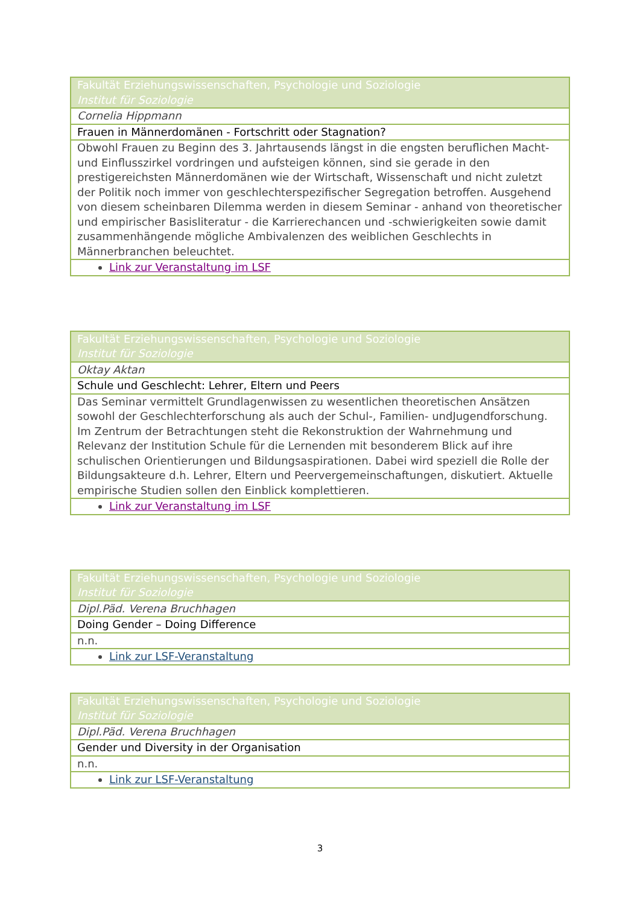| Fakultät Erziehungswissenschaften, Psychologie und Soziologie Institut für Soziologie |
| Cornelia Hippmann |
| Frauen in Männerdomänen - Fortschritt oder Stagnation? |
| Obwohl Frauen zu Beginn des 3. Jahrtausends längst in die engsten beruflichen Macht- und Einflusszirkel vordringen und aufsteigen können, sind sie gerade in den prestigereichsten Männerdomänen wie der Wirtschaft, Wissenschaft und nicht zuletzt der Politik noch immer von geschlechterspezifischer Segregation betroffen. Ausgehend von diesem scheinbaren Dilemma werden in diesem Seminar - anhand von theoretischer und empirischer Basisliteratur - die Karrierechancen und -schwierigkeiten sowie damit zusammenhängende mögliche Ambivalenzen des weiblichen Geschlechts in Männerbranchen beleuchtet. |
| Link zur Veranstaltung im LSF |
| Fakultät Erziehungswissenschaften, Psychologie und Soziologie Institut für Soziologie |
| Oktay Aktan |
| Schule und Geschlecht: Lehrer, Eltern und Peers |
| Das Seminar vermittelt Grundlagenwissen zu wesentlichen theoretischen Ansätzen sowohl der Geschlechterforschung als auch der Schul-, Familien- undJugendforschung. Im Zentrum der Betrachtungen steht die Rekonstruktion der Wahrnehmung und Relevanz der Institution Schule für die Lernenden mit besonderem Blick auf ihre schulischen Orientierungen und Bildungsaspirationen. Dabei wird speziell die Rolle der Bildungsakteure d.h. Lehrer, Eltern und Peervergemeinschaftungen, diskutiert. Aktuelle empirische Studien sollen den Einblick komplettieren. |
| Link zur Veranstaltung im LSF |
| Fakultät Erziehungswissenschaften, Psychologie und Soziologie Institut für Soziologie |
| Dipl.Päd. Verena Bruchhagen |
| Doing Gender – Doing Difference |
| n.n. |
| Link zur LSF-Veranstaltung |
| Fakultät Erziehungswissenschaften, Psychologie und Soziologie Institut für Soziologie |
| Dipl.Päd. Verena Bruchhagen |
| Gender und Diversity in der Organisation |
| n.n. |
| Link zur LSF-Veranstaltung |
3